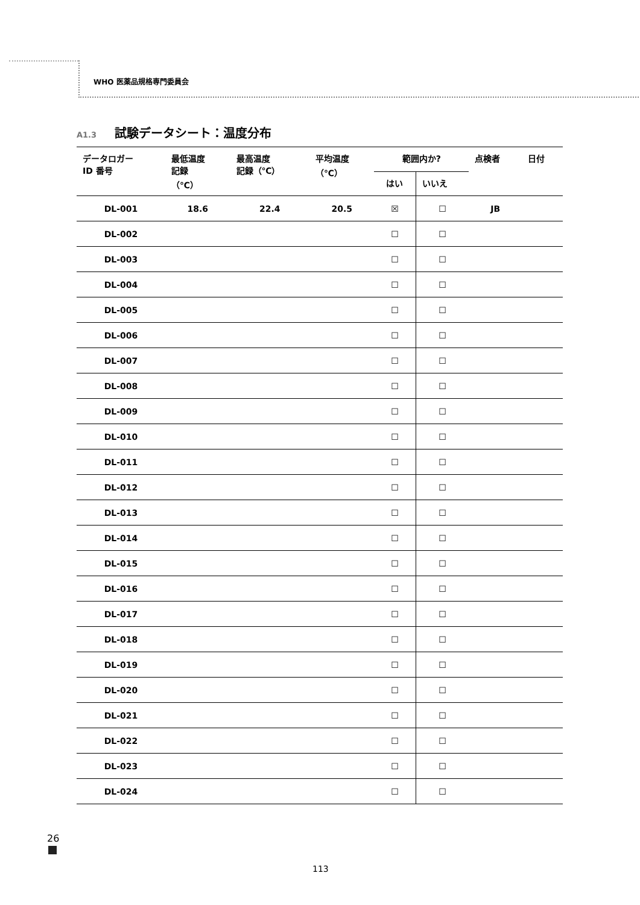WHO 医薬品規格専門委員会
A1.3 試験データシート：温度分布
| データロガー ID 番号 | 最低温度 記録 （℃） | 最高温度 記録（℃） | 平均温度 （℃） | 範囲内か? | | 点検者 | 日付 |
| --- | --- | --- | --- | --- | --- | --- | --- |
| | | | | はい | いいえ | | |
| DL-001 | 18.6 | 22.4 | 20.5 | ☒ | ☐ | JB | |
| DL-002 | | | | ☐ | ☐ | | |
| DL-003 | | | | ☐ | ☐ | | |
| DL-004 | | | | ☐ | ☐ | | |
| DL-005 | | | | ☐ | ☐ | | |
| DL-006 | | | | ☐ | ☐ | | |
| DL-007 | | | | ☐ | ☐ | | |
| DL-008 | | | | ☐ | ☐ | | |
| DL-009 | | | | ☐ | ☐ | | |
| DL-010 | | | | ☐ | ☐ | | |
| DL-011 | | | | ☐ | ☐ | | |
| DL-012 | | | | ☐ | ☐ | | |
| DL-013 | | | | ☐ | ☐ | | |
| DL-014 | | | | ☐ | ☐ | | |
| DL-015 | | | | ☐ | ☐ | | |
| DL-016 | | | | ☐ | ☐ | | |
| DL-017 | | | | ☐ | ☐ | | |
| DL-018 | | | | ☐ | ☐ | | |
| DL-019 | | | | ☐ | ☐ | | |
| DL-020 | | | | ☐ | ☐ | | |
| DL-021 | | | | ☐ | ☐ | | |
| DL-022 | | | | ☐ | ☐ | | |
| DL-023 | | | | ☐ | ☐ | | |
| DL-024 | | | | ☐ | ☐ | | |
26
113